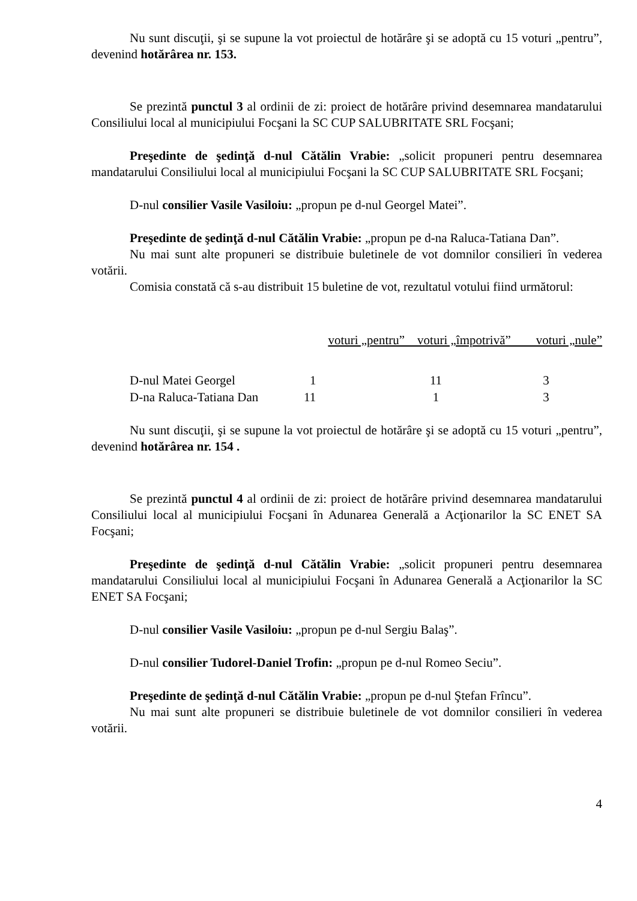Nu sunt discuţii, şi se supune la vot proiectul de hotărâre şi se adoptă cu 15 voturi „pentru”, devenind hotărârea nr. 153.
Se prezintă punctul 3 al ordinii de zi: proiect de hotărâre privind desemnarea mandatarului Consiliului local al municipiului Focşani la SC CUP SALUBRITATE SRL Focşani;
Preşedinte de şedinţă d-nul Cătălin Vrabie: „solicit propuneri pentru desemnarea mandatarului Consiliului local al municipiului Focşani la SC CUP SALUBRITATE SRL Focşani;
D-nul consilier Vasile Vasiloiu: „propun pe d-nul Georgel Matei”.
Preşedinte de şedinţă d-nul Cătălin Vrabie: „propun pe d-na Raluca-Tatiana Dan”.
Nu mai sunt alte propuneri se distribuie buletinele de vot domnilor consilieri în vederea votării.
Comisia constată că s-au distribuit 15 buletine de vot, rezultatul votului fiind următorul:
| | voturi „pentru” voturi „împotrivă” voturi „nule” | | |
| D-nul Matei Georgel | 1 | 11 | 3 |
| D-na Raluca-Tatiana Dan | 11 | 1 | 3 |
Nu sunt discuţii, şi se supune la vot proiectul de hotărâre şi se adoptă cu 15 voturi „pentru”, devenind hotărârea nr. 154 .
Se prezintă punctul 4 al ordinii de zi: proiect de hotărâre privind desemnarea mandatarului Consiliului local al municipiului Focşani în Adunarea Generală a Acţionarilor la SC ENET SA Focşani;
Preşedinte de şedinţă d-nul Cătălin Vrabie: „solicit propuneri pentru desemnarea mandatarului Consiliului local al municipiului Focşani în Adunarea Generală a Acţionarilor la SC ENET SA Focşani;
D-nul consilier Vasile Vasiloiu: „propun pe d-nul Sergiu Balaş”.
D-nul consilier Tudorel-Daniel Trofin: „propun pe d-nul Romeo Seciu”.
Preşedinte de şedinţă d-nul Cătălin Vrabie: „propun pe d-nul Ştefan Frîncu”.
Nu mai sunt alte propuneri se distribuie buletinele de vot domnilor consilieri în vederea votării.
4